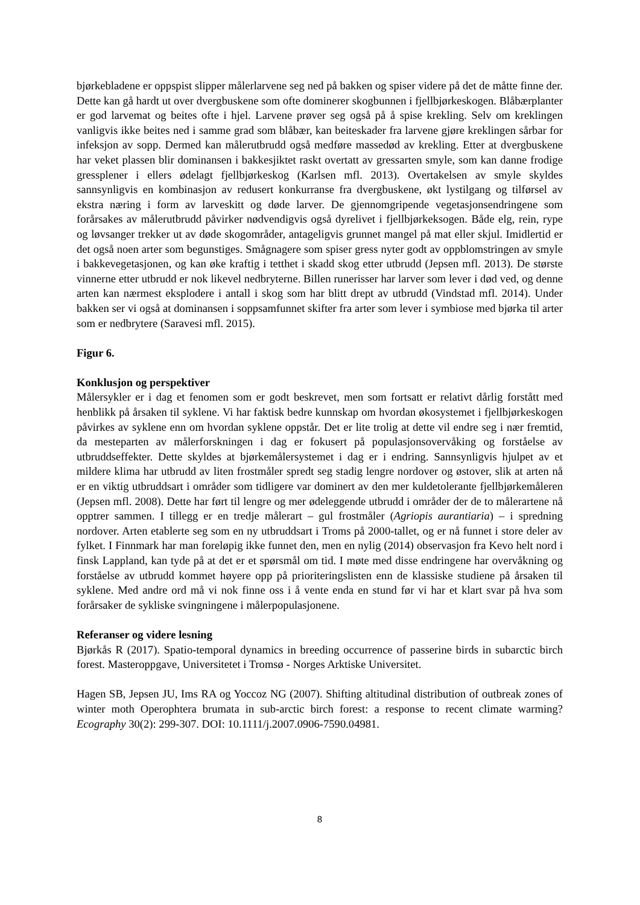bjørkebladene er oppspist slipper målerlarvene seg ned på bakken og spiser videre på det de måtte finne der. Dette kan gå hardt ut over dvergbuskene som ofte dominerer skogbunnen i fjellbjørkeskogen. Blåbærplanter er god larvemat og beites ofte i hjel. Larvene prøver seg også på å spise krekling. Selv om kreklingen vanligvis ikke beites ned i samme grad som blåbær, kan beiteskader fra larvene gjøre kreklingen sårbar for infeksjon av sopp. Dermed kan målerutbrudd også medføre massedød av krekling. Etter at dvergbuskene har veket plassen blir dominansen i bakkesjiktet raskt overtatt av gressarten smyle, som kan danne frodige gressplener i ellers ødelagt fjellbjørkeskog (Karlsen mfl. 2013). Overtakelsen av smyle skyldes sannsynligvis en kombinasjon av redusert konkurranse fra dvergbuskene, økt lystilgang og tilførsel av ekstra næring i form av larveskitt og døde larver. De gjennomgripende vegetasjonsendringene som forårsakes av målerutbrudd påvirker nødvendigvis også dyrelivet i fjellbjørkeksogen. Både elg, rein, rype og løvsanger trekker ut av døde skogområder, antageligvis grunnet mangel på mat eller skjul. Imidlertid er det også noen arter som begunstiges. Smågnagere som spiser gress nyter godt av oppblomstringen av smyle i bakkevegetasjonen, og kan øke kraftig i tetthet i skadd skog etter utbrudd (Jepsen mfl. 2013). De største vinnerne etter utbrudd er nok likevel nedbryterne. Billen runerisser har larver som lever i død ved, og denne arten kan nærmest eksplodere i antall i skog som har blitt drept av utbrudd (Vindstad mfl. 2014). Under bakken ser vi også at dominansen i soppsamfunnet skifter fra arter som lever i symbiose med bjørka til arter som er nedbrytere (Saravesi mfl. 2015).
Figur 6.
Konklusjon og perspektiver
Målersykler er i dag et fenomen som er godt beskrevet, men som fortsatt er relativt dårlig forstått med henblikk på årsaken til syklene. Vi har faktisk bedre kunnskap om hvordan økosystemet i fjellbjørkeskogen påvirkes av syklene enn om hvordan syklene oppstår. Det er lite trolig at dette vil endre seg i nær fremtid, da mesteparten av målerforskningen i dag er fokusert på populasjonsovervåking og forståelse av utbruddseffekter. Dette skyldes at bjørkemålersystemet i dag er i endring. Sannsynligvis hjulpet av et mildere klima har utbrudd av liten frostmåler spredt seg stadig lengre nordover og østover, slik at arten nå er en viktig utbruddsart i områder som tidligere var dominert av den mer kuldetolerante fjellbjørkemåleren (Jepsen mfl. 2008). Dette har ført til lengre og mer ødeleggende utbrudd i områder der de to målerartene nå opptrer sammen. I tillegg er en tredje målerart – gul frostmåler (Agriopis aurantiaria) – i spredning nordover. Arten etablerte seg som en ny utbruddsart i Troms på 2000-tallet, og er nå funnet i store deler av fylket. I Finnmark har man foreløpig ikke funnet den, men en nylig (2014) observasjon fra Kevo helt nord i finsk Lappland, kan tyde på at det er et spørsmål om tid. I møte med disse endringene har overvåkning og forståelse av utbrudd kommet høyere opp på prioriteringslisten enn de klassiske studiene på årsaken til syklene. Med andre ord må vi nok finne oss i å vente enda en stund før vi har et klart svar på hva som forårsaker de sykliske svingningene i målerpopulasjonene.
Referanser og videre lesning
Bjørkås R (2017). Spatio-temporal dynamics in breeding occurrence of passerine birds in subarctic birch forest. Masteroppgave, Universitetet i Tromsø - Norges Arktiske Universitet.
Hagen SB, Jepsen JU, Ims RA og Yoccoz NG (2007). Shifting altitudinal distribution of outbreak zones of winter moth Operophtera brumata in sub-arctic birch forest: a response to recent climate warming? Ecography 30(2): 299-307. DOI: 10.1111/j.2007.0906-7590.04981.
8